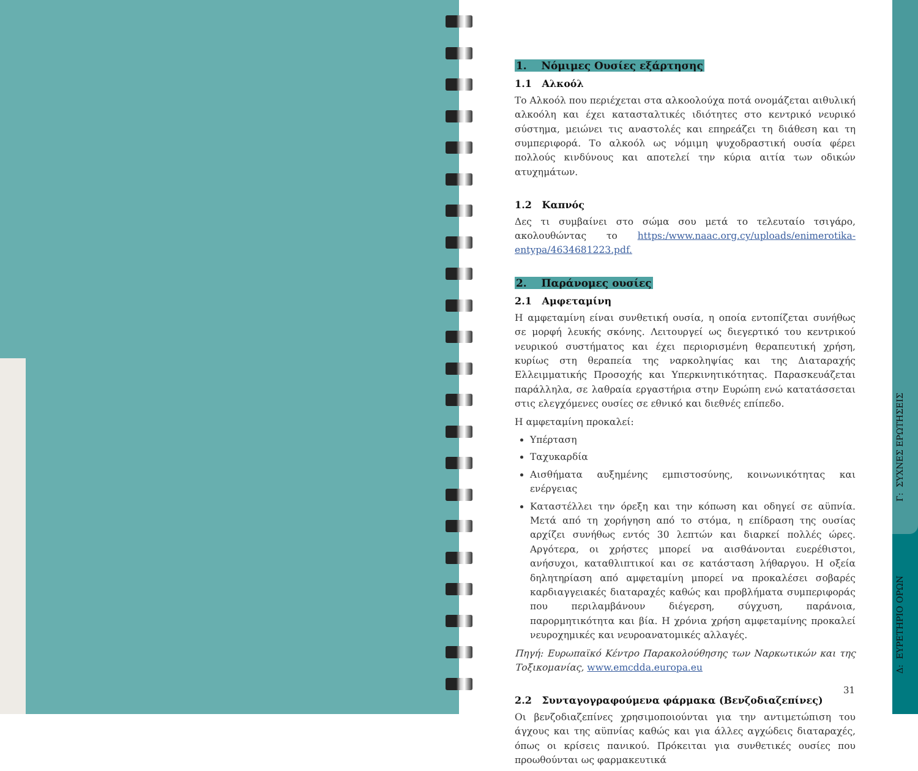1. Νόμιμες Ουσίες εξάρτησης
1.1 Αλκοόλ
Το Αλκοόλ που περιέχεται στα αλκοολούχα ποτά ονομάζεται αιθυλική αλκοόλη και έχει κατασταλτικές ιδιότητες στο κεντρικό νευρικό σύστημα, μειώνει τις αναστολές και επηρεάζει τη διάθεση και τη συμπεριφορά. Το αλκοόλ ως νόμιμη ψυχοδραστική ουσία φέρει πολλούς κινδύνους και αποτελεί την κύρια αιτία των οδικών ατυχημάτων.
1.2 Καπνός
Δες τι συμβαίνει στο σώμα σου μετά το τελευταίο τσιγάρο, ακολουθώντας το https:/www.naac.org.cy/uploads/enimerotika-entypa/4634681223.pdf.
2. Παράνομες ουσίες
2.1 Αμφεταμίνη
Η αμφεταμίνη είναι συνθετική ουσία, η οποία εντοπίζεται συνήθως σε μορφή λευκής σκόνης. Λειτουργεί ως διεγερτικό του κεντρικού νευρικού συστήματος και έχει περιορισμένη θεραπευτική χρήση, κυρίως στη θεραπεία της ναρκοληψίας και της Διαταραχής Ελλειμματικής Προσοχής και Υπερκινητικότητας. Παρασκευάζεται παράλληλα, σε λαθραία εργαστήρια στην Ευρώπη ενώ κατατάσσεται στις ελεγχόμενες ουσίες σε εθνικό και διεθνές επίπεδο.
Η αμφεταμίνη προκαλεί:
Υπέρταση
Ταχυκαρδία
Αισθήματα αυξημένης εμπιστοσύνης, κοινωνικότητας και ενέργειας
Καταστέλλει την όρεξη και την κόπωση και οδηγεί σε αϋπνία. Μετά από τη χορήγηση από το στόμα, η επίδραση της ουσίας αρχίζει συνήθως εντός 30 λεπτών και διαρκεί πολλές ώρες. Αργότερα, οι χρήστες μπορεί να αισθάνονται ευερέθιστοι, ανήσυχοι, καταθλιπτικοί και σε κατάσταση λήθαργου. Η οξεία δηλητηρίαση από αμφεταμίνη μπορεί να προκαλέσει σοβαρές καρδιαγγειακές διαταραχές καθώς και προβλήματα συμπεριφοράς που περιλαμβάνουν διέγερση, σύγχυση, παράνοια, παρορμητικότητα και βία. Η χρόνια χρήση αμφεταμίνης προκαλεί νευροχημικές και νευροανατομικές αλλαγές.
Πηγή: Ευρωπαϊκό Κέντρο Παρακολούθησης των Ναρκωτικών και της Τοξικομανίας, www.emcdda.europa.eu
2.2 Συνταγογραφούμενα φάρμακα (Βενζοδιαζεπίνες)
Οι βενζοδιαζεπίνες χρησιμοποιούνται για την αντιμετώπιση του άγχους και της αϋπνίας καθώς και για άλλες αγχώδεις διαταραχές, όπως οι κρίσεις πανικού. Πρόκειται για συνθετικές ουσίες που προωθούνται ως φαρμακευτικά
31
Γ: ΣΥΧΝΕΣ ΕΡΩΤΗΣΕΙΣ
Δ: ΕΥΡΕΤΗΡΙΟ ΟΡΩΝ